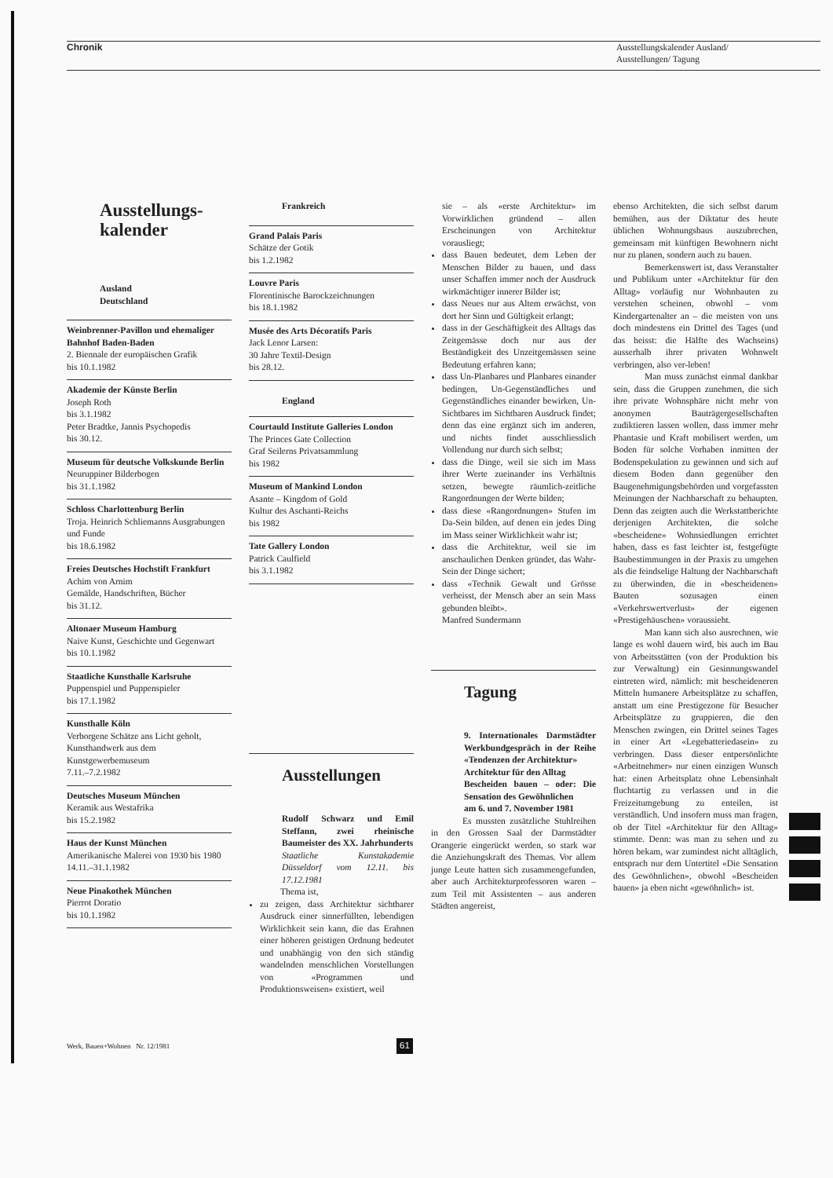Chronik
Ausstellungskalender Ausland/
Ausstellungen/ Tagung
Ausstellungs-
kalender
Ausland
Deutschland
Weinbrenner-Pavillon und ehemaliger Bahnhof Baden-Baden
2. Biennale der europäischen Grafik
bis 10.1.1982
Akademie der Künste Berlin
Joseph Roth
bis 3.1.1982
Peter Bradtke, Jannis Psychopedis
bis 30.12.
Museum für deutsche Volkskunde Berlin
Neuruppiner Bilderbogen
bis 31.1.1982
Schloss Charlottenburg Berlin
Troja. Heinrich Schliemanns Ausgrabungen und Funde
bis 18.6.1982
Freies Deutsches Hochstift Frankfurt
Achim von Arnim
Gemälde, Handschriften, Bücher
bis 31.12.
Altonaer Museum Hamburg
Naive Kunst, Geschichte und Gegenwart
bis 10.1.1982
Staatliche Kunsthalle Karlsruhe
Puppenspiel und Puppenspieler
bis 17.1.1982
Kunsthalle Köln
Verborgene Schätze ans Licht geholt, Kunsthandwerk aus dem Kunstgewerbemuseum
7.11.–7.2.1982
Deutsches Museum München
Keramik aus Westafrika
bis 15.2.1982
Haus der Kunst München
Amerikanische Malerei von 1930 bis 1980
14.11.–31.1.1982
Neue Pinakothek München
Pierrot Doratio
bis 10.1.1982
Frankreich
Grand Palais Paris
Schätze der Gotik
bis 1.2.1982
Louvre Paris
Florentinische Barockzeichnungen
bis 18.1.1982
Musée des Arts Décoratifs Paris
Jack Lenor Larsen:
30 Jahre Textil-Design
bis 28.12.
England
Courtauld Institute Galleries London
The Princes Gate Collection
Graf Seilerns Privatsammlung
bis 1982
Museum of Mankind London
Asante – Kingdom of Gold
Kultur des Aschanti-Reichs
bis 1982
Tate Gallery London
Patrick Caulfield
bis 3.1.1982
Ausstellungen
Rudolf Schwarz und Emil Steffann, zwei rheinische Baumeister des XX. Jahrhunderts
Staatliche Kunstakademie Düsseldorf vom 12.11. bis 17.12.1981
Thema ist,
zu zeigen, dass Architektur sichtbarer Ausdruck einer sinnerfüllten, lebendigen Wirklichkeit sein kann, die das Erahnen einer höheren geistigen Ordnung bedeutet und unabhängig von den sich ständig wandelnden menschlichen Vorstellungen von «Programmen und Produktionsweisen» existiert, weil
sie – als «erste Architektur» im Vorwirklichen gründend – allen Erscheinungen von Architektur vorausliegt;
dass Bauen bedeutet, dem Leben der Menschen Bilder zu bauen, und dass unser Schaffen immer noch der Ausdruck wirkmächtiger innerer Bilder ist;
dass Neues nur aus Altem erwächst, von dort her Sinn und Gültigkeit erlangt;
dass in der Geschäftigkeit des Alltags das Zeitgemässe doch nur aus der Beständigkeit des Unzeitgemässen seine Bedeutung erfahren kann;
dass Un-Planbares und Planbares einander bedingen, Un-Gegenständliches und Gegenständliches einander bewirken, Un-Sichtbares im Sichtbaren Ausdruck findet; denn das eine ergänzt sich im anderen, und nichts findet ausschliesslich Vollendung nur durch sich selbst;
dass die Dinge, weil sie sich im Mass ihrer Werte zueinander ins Verhältnis setzen, bewegte räumlich-zeitliche Rangordnungen der Werte bilden;
dass diese «Rangordnungen» Stufen im Da-Sein bilden, auf denen ein jedes Ding im Mass seiner Wirklichkeit wahr ist;
dass die Architektur, weil sie im anschaulichen Denken gründet, das Wahr-Sein der Dinge sichert;
dass «Technik Gewalt und Grösse verheisst, der Mensch aber an sein Mass gebunden bleibt».
Manfred Sundermann
Tagung
9. Internationales Darmstädter Werkbundgespräch in der Reihe «Tendenzen der Architektur»
Architektur für den Alltag
Bescheiden bauen – oder: Die Sensation des Gewöhnlichen
am 6. und 7. November 1981
Es mussten zusätzliche Stuhlreihen in den Grossen Saal der Darmstädter Orangerie eingerückt werden, so stark war die Anziehungskraft des Themas. Vor allem junge Leute hatten sich zusammengefunden, aber auch Architekturprofessoren waren – zum Teil mit Assistenten – aus anderen Städten angereist,
ebenso Architekten, die sich selbst darum bemühen, aus der Diktatur des heute üblichen Wohnungsbaus auszubrechen, gemeinsam mit künftigen Bewohnern nicht nur zu planen, sondern auch zu bauen.
Bemerkenswert ist, dass Veranstalter und Publikum unter «Architektur für den Alltag» vorläufig nur Wohnbauten zu verstehen scheinen, obwohl – vom Kindergartenalter an – die meisten von uns doch mindestens ein Drittel des Tages (und das heisst: die Hälfte des Wachseins) ausserhalb ihrer privaten Wohnwelt verbringen, also ver-leben!
Man muss zunächst einmal dankbar sein, dass die Gruppen zunehmen, die sich ihre private Wohnsphäre nicht mehr von anonymen Bauträgergesellschaften zudiktieren lassen wollen, dass immer mehr Phantasie und Kraft mobilisert werden, um Boden für solche Vorhaben inmitten der Bodenspekulation zu gewinnen und sich auf diesem Boden dann gegenüber den Baugenehmigungsbehörden und vorgefassten Meinungen der Nachbarschaft zu behaupten. Denn das zeigten auch die Werkstattberichte derjenigen Architekten, die solche «bescheidene» Wohnsiedlungen errichtet haben, dass es fast leichter ist, festgefügte Baubestimmungen in der Praxis zu umgehen als die feindselige Haltung der Nachbarschaft zu überwinden, die in «bescheidenen» Bauten sozusagen einen «Verkehrswertverlust» der eigenen «Prestigehäuschen» voraussieht.
Man kann sich also ausrechnen, wie lange es wohl dauern wird, bis auch im Bau von Arbeitsstätten (von der Produktion bis zur Verwaltung) ein Gesinnungswandel eintreten wird, nämlich: mit bescheideneren Mitteln humanere Arbeitsplätze zu schaffen, anstatt um eine Prestigezone für Besucher Arbeitsplätze zu gruppieren, die den Menschen zwingen, ein Drittel seines Tages in einer Art «Legebatteriedasein» zu verbringen. Dass dieser entpersönlichte «Arbeitnehmer» nur einen einzigen Wunsch hat: einen Arbeitsplatz ohne Lebensinhalt fluchtartig zu verlassen und in die Freizeitumgebung zu enteilen, ist verständlich. Und insofern muss man fragen, ob der Titel «Architektur für den Alltag» stimmte. Denn: was man zu sehen und zu hören bekam, war zumindest nicht alltäglich, entsprach nur dem Untertitel «Die Sensation des Gewöhnlichen», obwohl «Bescheiden bauen» ja eben nicht «gewöhnlich» ist.
Werk, Bauen+Wohnen Nr. 12/1981
61